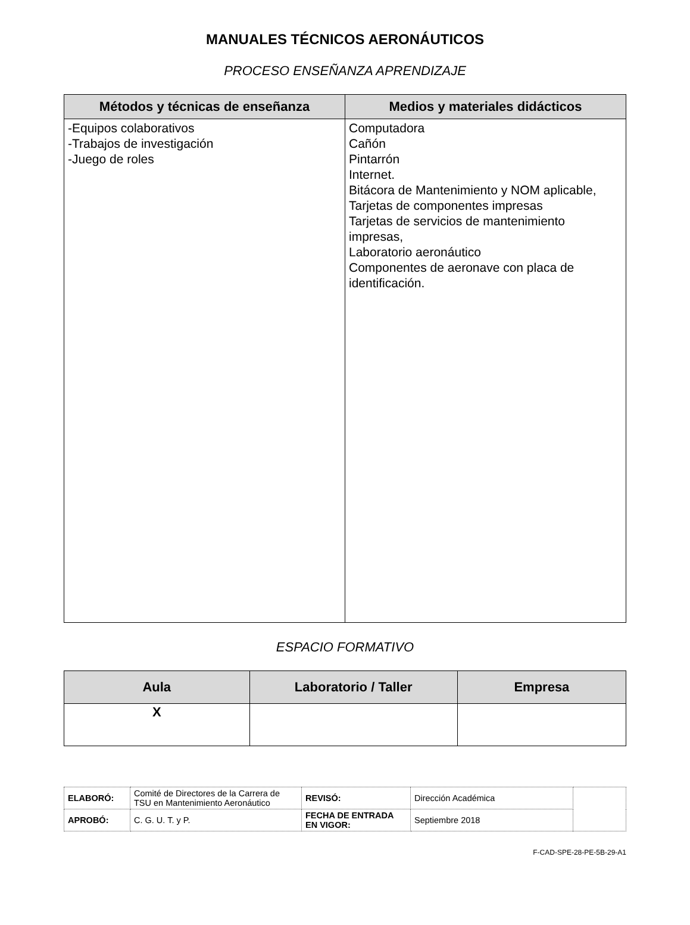MANUALES TÉCNICOS AERONÁUTICOS
PROCESO ENSEÑANZA APRENDIZAJE
| Métodos y técnicas de enseñanza | Medios y materiales didácticos |
| --- | --- |
| -Equipos colaborativos -Trabajos de investigación -Juego de roles | Computadora Cañón Pintarrón Internet. Bitácora de Mantenimiento y NOM aplicable, Tarjetas de componentes impresas Tarjetas de servicios de mantenimiento impresas, Laboratorio aeronáutico Componentes de aeronave con placa de identificación. |
ESPACIO FORMATIVO
| Aula | Laboratorio / Taller | Empresa |
| --- | --- | --- |
| X | | |
| ELABORÓ: | Comité de Directores de la Carrera de TSU en Mantenimiento Aeronáutico | REVISÓ: | Dirección Académica | |
| APROBÓ: | C. G. U. T. y P. | FECHA DE ENTRADA EN VIGOR: | Septiembre 2018 | |
F-CAD-SPE-28-PE-5B-29-A1